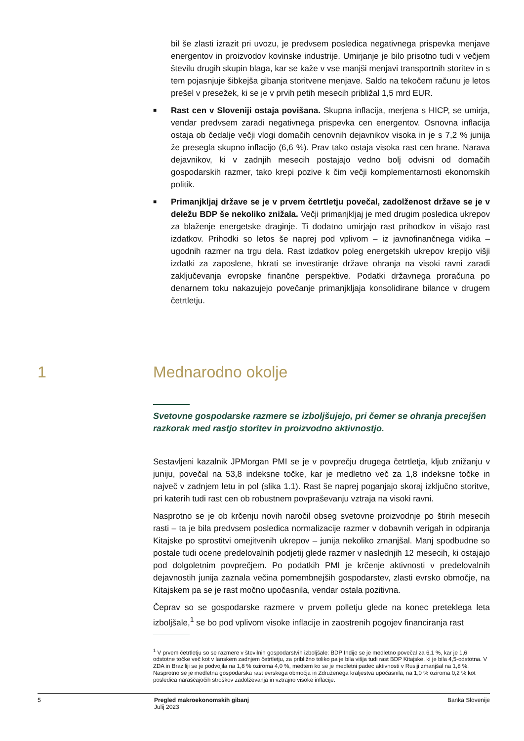bil še zlasti izrazit pri uvozu, je predvsem posledica negativnega prispevka menjave energentov in proizvodov kovinske industrije. Umirjanje je bilo prisotno tudi v večjem številu drugih skupin blaga, kar se kaže v vse manjši menjavi transportnih storitev in s tem pojasnjuje šibkejša gibanja storitvene menjave. Saldo na tekočem računu je letos prešel v presežek, ki se je v prvih petih mesecih približal 1,5 mrd EUR.
■
Rast cen v Sloveniji ostaja povišana. Skupna inflacija, merjena s HICP, se umirja, vendar predvsem zaradi negativnega prispevka cen energentov. Osnovna inflacija ostaja ob čedalje večji vlogi domačih cenovnih dejavnikov visoka in je s 7,2 % junija že presegla skupno inflacijo (6,6 %). Prav tako ostaja visoka rast cen hrane. Narava dejavnikov, ki v zadnjih mesecih postajajo vedno bolj odvisni od domačih gospodarskih razmer, tako krepi pozive k čim večji komplementarnosti ekonomskih politik.
■
Primanjkljaj države se je v prvem četrtletju povečal, zadolženost države se je v deležu BDP še nekoliko znižala. Večji primanjkljaj je med drugim posledica ukrepov za blaženje energetske draginje. Ti dodatno umirjajo rast prihodkov in višajo rast izdatkov. Prihodki so letos še naprej pod vplivom – iz javnofinančnega vidika – ugodnih razmer na trgu dela. Rast izdatkov poleg energetskih ukrepov krepijo višji izdatki za zaposlene, hkrati se investiranje države ohranja na visoki ravni zaradi zaključevanja evropske finančne perspektive. Podatki državnega proračuna po denarnem toku nakazujejo povečanje primanjkljaja konsolidirane bilance v drugem četrtletju.
1 Mednarodno okolje
Svetovne gospodarske razmere se izboljšujejo, pri čemer se ohranja precejšen razkorak med rastjo storitev in proizvodno aktivnostjo.
Sestavljeni kazalnik JPMorgan PMI se je v povprečju drugega četrtletja, kljub znižanju v juniju, povečal na 53,8 indeksne točke, kar je medletno več za 1,8 indeksne točke in največ v zadnjem letu in pol (slika 1.1). Rast še naprej poganjajo skoraj izključno storitve, pri katerih tudi rast cen ob robustnem povpraševanju vztraja na visoki ravni.
Nasprotno se je ob krčenju novih naročil obseg svetovne proizvodnje po štirih mesecih rasti – ta je bila predvsem posledica normalizacije razmer v dobavnih verigah in odpiranja Kitajske po sprostitvi omejitvenih ukrepov – junija nekoliko zmanjšal. Manj spodbudne so postale tudi ocene predelovalnih podjetij glede razmer v naslednjih 12 mesecih, ki ostajajo pod dolgoletnim povprečjem. Po podatkih PMI je krčenje aktivnosti v predelovalnih dejavnostih junija zaznala večina pomembnejših gospodarstev, zlasti evrsko območje, na Kitajskem pa se je rast močno upočasnila, vendar ostala pozitivna.
Čeprav so se gospodarske razmere v prvem polletju glede na konec preteklega leta izboljšale,<sup>1</sup> se bo pod vplivom visoke inflacije in zaostrenih pogojev financiranja rast
<sup>1</sup> V prvem četrtletju so se razmere v številnih gospodarstvih izboljšale: BDP Indije se je medletno povečal za 6,1 %, kar je 1,6 odstotne točke več kot v lanskem zadnjem četrtletju, za približno toliko pa je bila višja tudi rast BDP Kitajske, ki je bila 4,5-odstotna. V ZDA in Braziliji se je podvojila na 1,8 % oziroma 4,0 %, medtem ko se je medletni padec aktivnosti v Rusiji zmanjšal na 1,8 %. Nasprotno se je medletna gospodarska rast evrskega območja in Združenega kraljestva upočasnila, na 1,0 % oziroma 0,2 % kot posledica naraščajočih stroškov zadolževanja in vztrajno visoke inflacije.
5 Pregled makroekonomskih gibanj
Julij 2023 Banka Slovenije